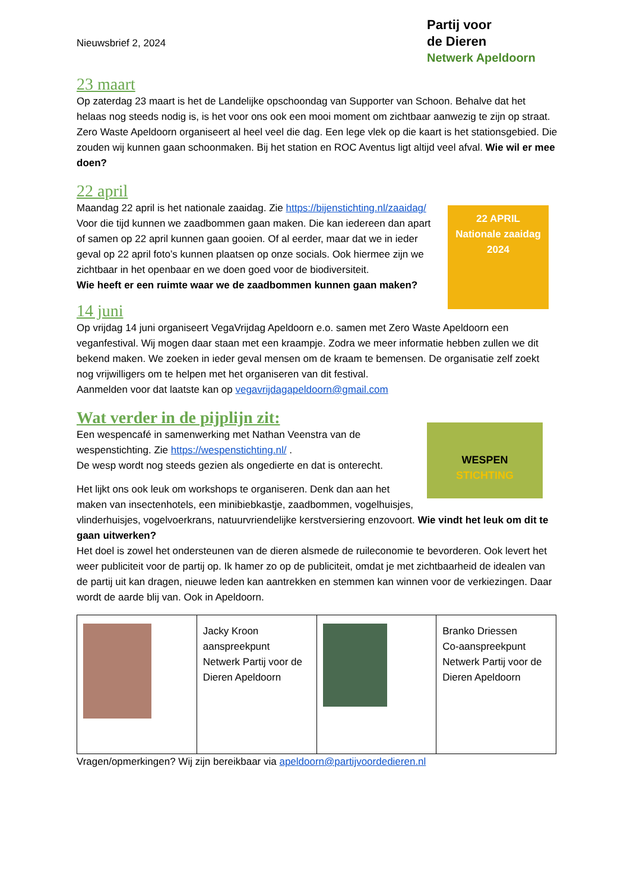Partij voor
de Dieren
Netwerk Apeldoorn
Nieuwsbrief 2, 2024
23 maart
Op zaterdag 23 maart is het de Landelijke opschoondag van Supporter van Schoon. Behalve dat het helaas nog steeds nodig is, is het voor ons ook een mooi moment om zichtbaar aanwezig te zijn op straat. Zero Waste Apeldoorn organiseert al heel veel die dag. Een lege vlek op die kaart is het stationsgebied. Die zouden wij kunnen gaan schoonmaken. Bij het station en ROC Aventus ligt altijd veel afval. Wie wil er mee doen?
22 april
22 APRIL
Nationale zaaidag
2024
Maandag 22 april is het nationale zaaidag. Zie https://bijenstichting.nl/zaaidag/ Voor die tijd kunnen we zaadbommen gaan maken. Die kan iedereen dan apart of samen op 22 april kunnen gaan gooien. Of al eerder, maar dat we in ieder geval op 22 april foto’s kunnen plaatsen op onze socials. Ook hiermee zijn we zichtbaar in het openbaar en we doen goed voor de biodiversiteit.
Wie heeft er een ruimte waar we de zaadbommen kunnen gaan maken?
14 juni
Op vrijdag 14 juni organiseert VegaVrijdag Apeldoorn e.o. samen met Zero Waste Apeldoorn een veganfestival. Wij mogen daar staan met een kraampje. Zodra we meer informatie hebben zullen we dit bekend maken. We zoeken in ieder geval mensen om de kraam te bemensen. De organisatie zelf zoekt nog vrijwilligers om te helpen met het organiseren van dit festival.
Aanmelden voor dat laatste kan op vegavrijdagapeldoorn@gmail.com
Wat verder in de pijplijn zit:
WESPEN
STICHTING
Een wespencafé in samenwerking met Nathan Veenstra van de wespenstichting. Zie https://wespenstichting.nl/ .
De wesp wordt nog steeds gezien als ongedierte en dat is onterecht.
Het lijkt ons ook leuk om workshops te organiseren. Denk dan aan het maken van insectenhotels, een minibiebkastje, zaadbommen, vogelhuisjes, vlinderhuisjes, vogelvoerkrans, natuurvriendelijke kerstversiering enzovoort. Wie vindt het leuk om dit te gaan uitwerken?
Het doel is zowel het ondersteunen van de dieren alsmede de ruileconomie te bevorderen. Ook levert het weer publiciteit voor de partij op. Ik hamer zo op de publiciteit, omdat je met zichtbaarheid de idealen van de partij uit kan dragen, nieuwe leden kan aantrekken en stemmen kan winnen voor de verkiezingen. Daar wordt de aarde blij van. Ook in Apeldoorn.
| | Jacky Kroon aanspreekpunt Netwerk Partij voor de Dieren Apeldoorn | | Branko Driessen Co-aanspreekpunt Netwerk Partij voor de Dieren Apeldoorn |
Vragen/opmerkingen? Wij zijn bereikbaar via apeldoorn@partijvoordedieren.nl